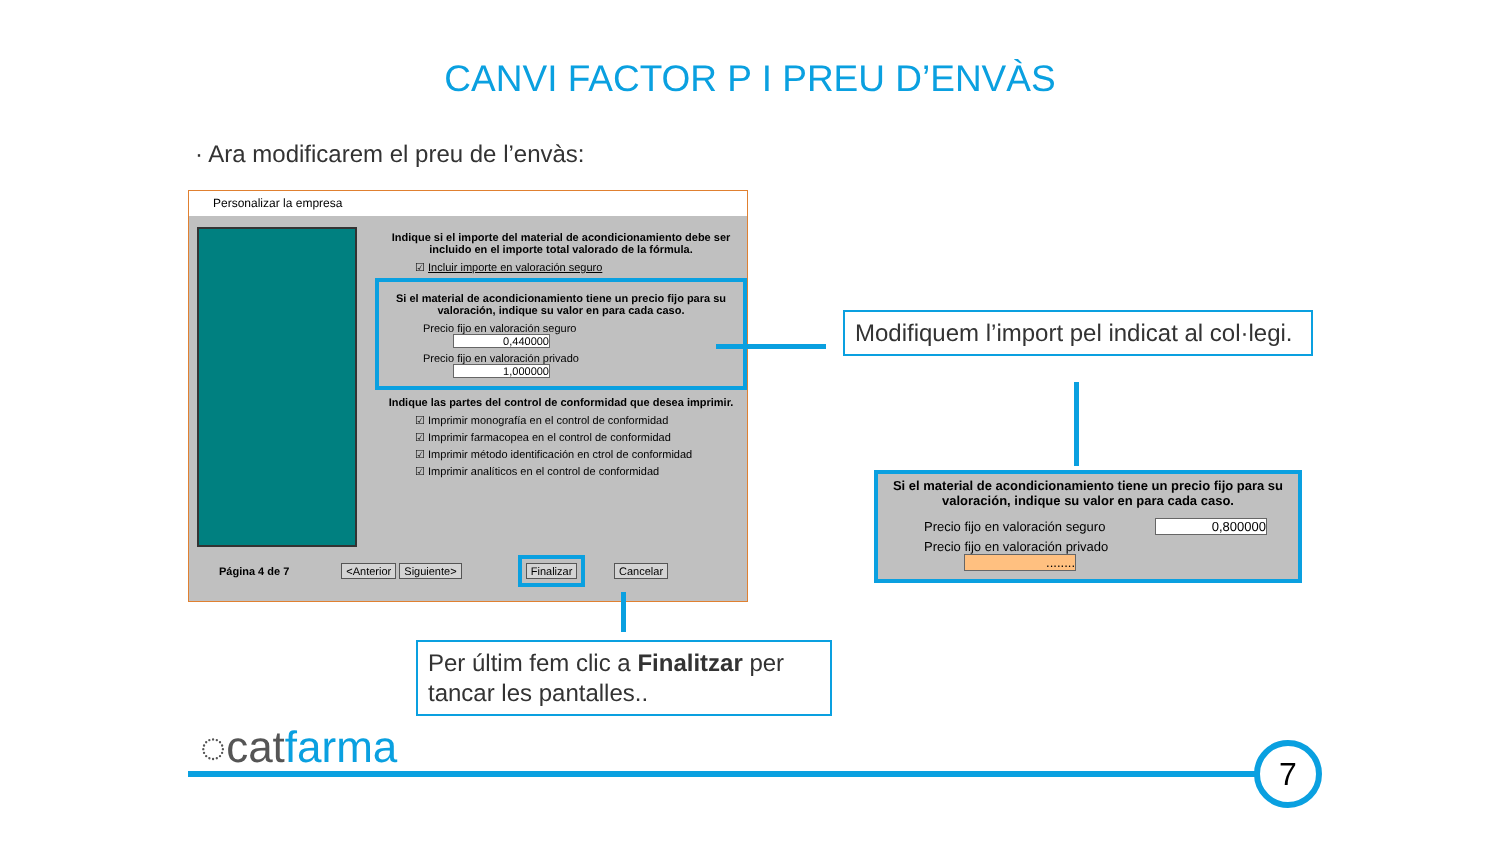CANVI FACTOR P I PREU D’ENVÀS
· Ara modificarem el preu de l’envàs:
Personalizar la empresa
Indique si el importe del material de acondicionamiento debe ser incluido en el importe total valorado de la fórmula.
☑ Incluir importe en valoración seguro
Si el material de acondicionamiento tiene un precio fijo para su valoración, indique su valor en para cada caso.
Precio fijo en valoración seguro 0,440000
Precio fijo en valoración privado 1,000000
Indique las partes del control de conformidad que desea imprimir.
☑ Imprimir monografía en el control de conformidad
☑ Imprimir farmacopea en el control de conformidad
☑ Imprimir método identificación en ctrol de conformidad
☑ Imprimir analíticos en el control de conformidad
Página 4 de 7 <Anterior Siguiente> Finalizar Cancelar
Modifiquem l’import pel indicat al col·legi.
Si el material de acondicionamiento tiene un precio fijo para su valoración, indique su valor en para cada caso.
Precio fijo en valoración seguro 0,800000
Precio fijo en valoración privado ........
Per últim fem clic a Finalitzar per tancar les pantalles..
◌catfarma 7